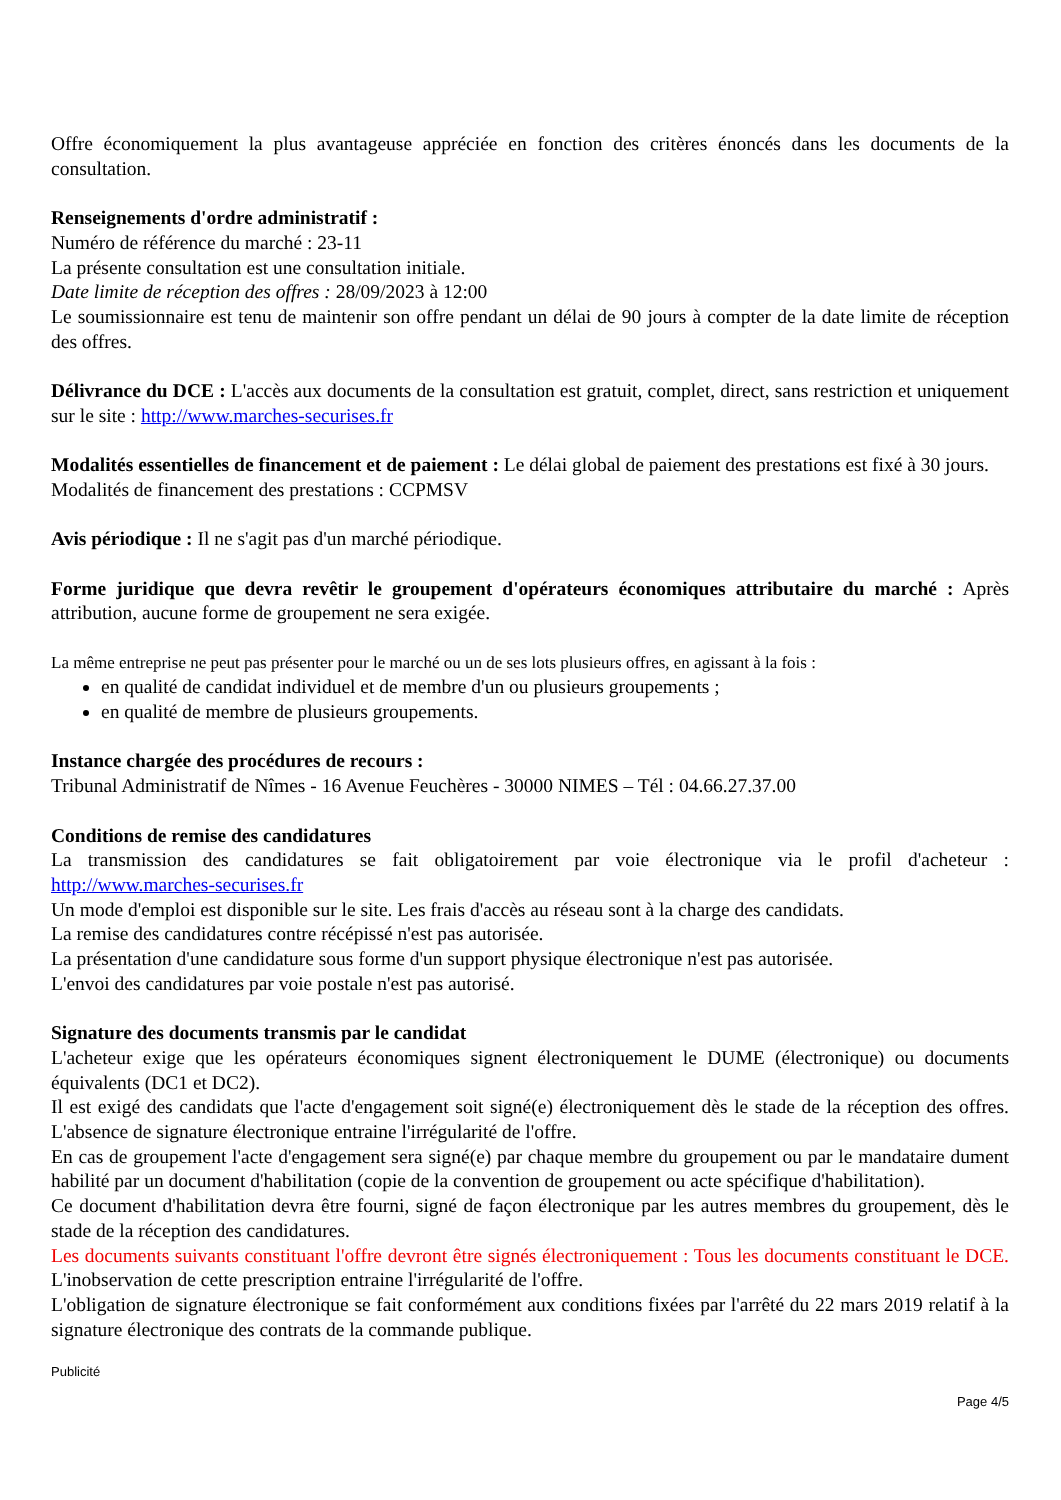Offre économiquement la plus avantageuse appréciée en fonction des critères énoncés dans les documents de la consultation.
Renseignements d'ordre administratif :
Numéro de référence du marché : 23-11
La présente consultation est une consultation initiale.
Date limite de réception des offres : 28/09/2023 à 12:00
Le soumissionnaire est tenu de maintenir son offre pendant un délai de 90 jours à compter de la date limite de réception des offres.
Délivrance du DCE : L'accès aux documents de la consultation est gratuit, complet, direct, sans restriction et uniquement sur le site : http://www.marches-securises.fr
Modalités essentielles de financement et de paiement : Le délai global de paiement des prestations est fixé à 30 jours.
Modalités de financement des prestations : CCPMSV
Avis périodique : Il ne s'agit pas d'un marché périodique.
Forme juridique que devra revêtir le groupement d'opérateurs économiques attributaire du marché : Après attribution, aucune forme de groupement ne sera exigée.
La même entreprise ne peut pas présenter pour le marché ou un de ses lots plusieurs offres, en agissant à la fois :
en qualité de candidat individuel et de membre d'un ou plusieurs groupements ;
en qualité de membre de plusieurs groupements.
Instance chargée des procédures de recours :
Tribunal Administratif de Nîmes - 16 Avenue Feuchères - 30000 NIMES – Tél : 04.66.27.37.00
Conditions de remise des candidatures
La transmission des candidatures se fait obligatoirement par voie électronique via le profil d'acheteur : http://www.marches-securises.fr
Un mode d'emploi est disponible sur le site. Les frais d'accès au réseau sont à la charge des candidats.
La remise des candidatures contre récépissé n'est pas autorisée.
La présentation d'une candidature sous forme d'un support physique électronique n'est pas autorisée.
L'envoi des candidatures par voie postale n'est pas autorisé.
Signature des documents transmis par le candidat
L'acheteur exige que les opérateurs économiques signent électroniquement le DUME (électronique) ou documents équivalents (DC1 et DC2).
Il est exigé des candidats que l'acte d'engagement soit signé(e) électroniquement dès le stade de la réception des offres. L'absence de signature électronique entraine l'irrégularité de l'offre.
En cas de groupement l'acte d'engagement sera signé(e) par chaque membre du groupement ou par le mandataire dument habilité par un document d'habilitation (copie de la convention de groupement ou acte spécifique d'habilitation).
Ce document d'habilitation devra être fourni, signé de façon électronique par les autres membres du groupement, dès le stade de la réception des candidatures.
Les documents suivants constituant l'offre devront être signés électroniquement : Tous les documents constituant le DCE. L'inobservation de cette prescription entraine l'irrégularité de l'offre.
L'obligation de signature électronique se fait conformément aux conditions fixées par l'arrêté du 22 mars 2019 relatif à la signature électronique des contrats de la commande publique.
Publicité
Page 4/5